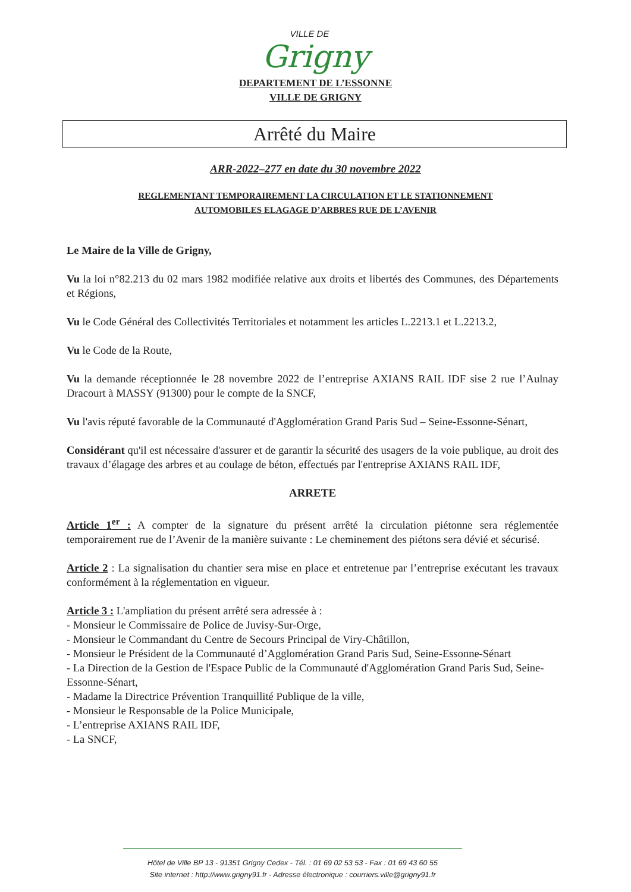VILLE DE
Grigny
DEPARTEMENT DE L’ESSONNE
VILLE DE GRIGNY
Arrêté du Maire
ARR-2022–277 en date du 30 novembre 2022
REGLEMENTANT TEMPORAIREMENT LA CIRCULATION ET LE STATIONNEMENT
AUTOMOBILES ELAGAGE D’ARBRES RUE DE L’AVENIR
Le Maire de la Ville de Grigny,
Vu la loi n°82.213 du 02 mars 1982 modifiée relative aux droits et libertés des Communes, des Départements et Régions,
Vu le Code Général des Collectivités Territoriales et notamment les articles L.2213.1 et L.2213.2,
Vu le Code de la Route,
Vu la demande réceptionnée le 28 novembre 2022 de l’entreprise AXIANS RAIL IDF sise 2 rue l’Aulnay Dracourt à MASSY (91300) pour le compte de la SNCF,
Vu l'avis réputé favorable de la Communauté d'Agglomération Grand Paris Sud – Seine-Essonne-Sénart,
Considérant qu'il est nécessaire d'assurer et de garantir la sécurité des usagers de la voie publique, au droit des travaux d’élagage des arbres et au coulage de béton, effectués par l'entreprise AXIANS RAIL IDF,
ARRETE
Article 1<sup>er</sup> : A compter de la signature du présent arrêté la circulation piétonne sera réglementée temporairement rue de l’Avenir de la manière suivante : Le cheminement des piétons sera dévié et sécurisé.
Article 2 : La signalisation du chantier sera mise en place et entretenue par l’entreprise exécutant les travaux conformément à la réglementation en vigueur.
Article 3 : L'ampliation du présent arrêté sera adressée à :
- Monsieur le Commissaire de Police de Juvisy-Sur-Orge,
- Monsieur le Commandant du Centre de Secours Principal de Viry-Châtillon,
- Monsieur le Président de la Communauté d’Agglomération Grand Paris Sud, Seine-Essonne-Sénart
- La Direction de la Gestion de l'Espace Public de la Communauté d'Agglomération Grand Paris Sud, Seine-Essonne-Sénart,
- Madame la Directrice Prévention Tranquillité Publique de la ville,
- Monsieur le Responsable de la Police Municipale,
- L’entreprise AXIANS RAIL IDF,
- La SNCF,
Hôtel de Ville BP 13 - 91351 Grigny Cedex - Tél. : 01 69 02 53 53 - Fax : 01 69 43 60 55
Site internet : http://www.grigny91.fr - Adresse électronique : courriers.ville@grigny91.fr